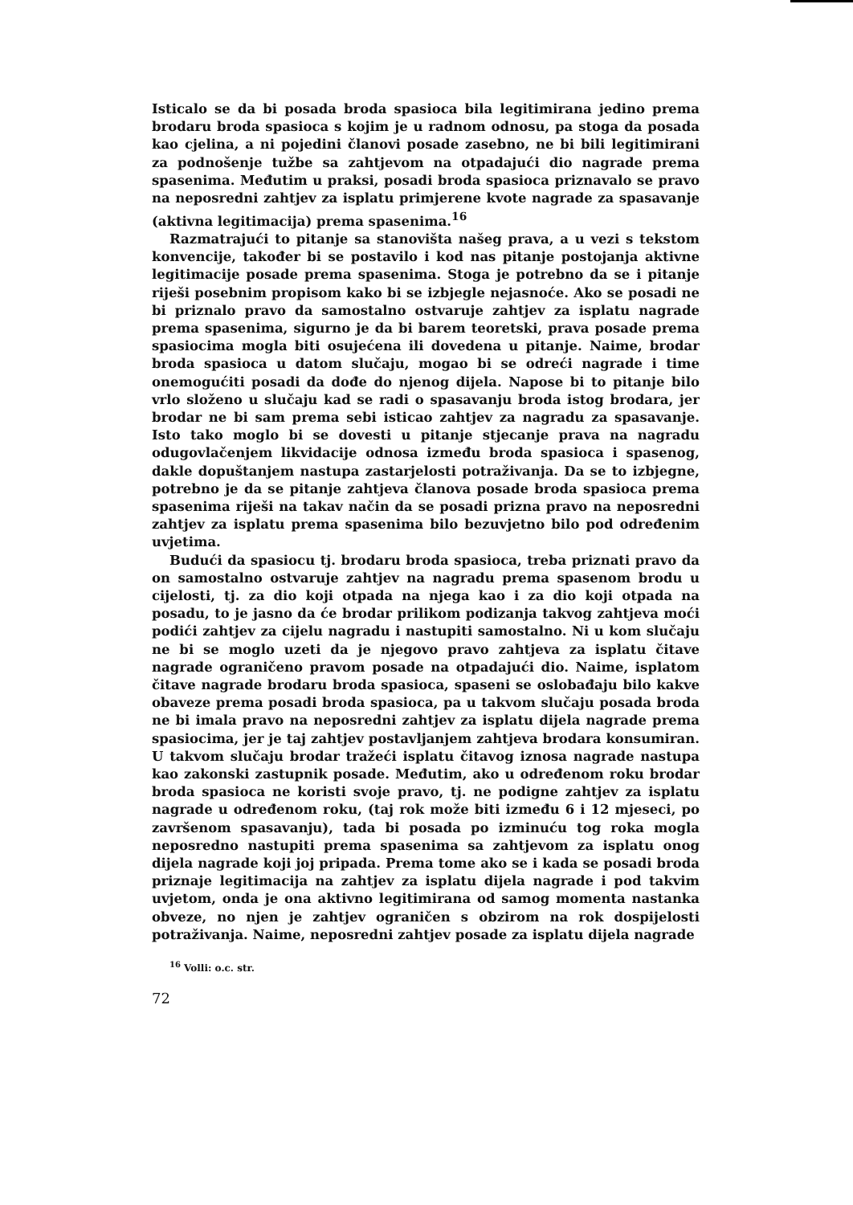Isticalo se da bi posada broda spasioca bila legitimirana jedino prema brodaru broda spasioca s kojim je u radnom odnosu, pa stoga da posada kao cjelina, a ni pojedini članovi posade zasebno, ne bi bili legitimirani za podnošenje tužbe sa zahtjevom na otpadajući dio nagrade prema spasenima. Međutim u praksi, posadi broda spasioca priznavalo se pravo na neposredni zahtjev za isplatu primjerene kvote nagrade za spasavanje (aktivna legitimacija) prema spasenima.<sup>16</sup>
Razmatrajući to pitanje sa stanovišta našeg prava, a u vezi s tekstom konvencije, također bi se postavilo i kod nas pitanje postojanja aktivne legitimacije posade prema spasenima. Stoga je potrebno da se i pitanje riješi posebnim propisom kako bi se izbjegle nejasnoće. Ako se posadi ne bi priznalo pravo da samostalno ostvaruje zahtjev za isplatu nagrade prema spasenima, sigurno je da bi barem teoretski, prava posade prema spasiocima mogla biti osujećena ili dovedena u pitanje. Naime, brodar broda spasioca u datom slučaju, mogao bi se odreći nagrade i time onemogućiti posadi da dođe do njenog dijela. Napose bi to pitanje bilo vrlo složeno u slučaju kad se radi o spasavanju broda istog brodara, jer brodar ne bi sam prema sebi isticao zahtjev za nagradu za spasavanje. Isto tako moglo bi se dovesti u pitanje stjecanje prava na nagradu odugovlačenjem likvidacije odnosa između broda spasioca i spasenog, dakle dopuštanjem nastupa zastarjelosti potraživanja. Da se to izbjegne, potrebno je da se pitanje zahtjeva članova posade broda spasioca prema spasenima riješi na takav način da se posadi prizna pravo na neposredni zahtjev za isplatu prema spasenima bilo bezuvjetno bilo pod određenim uvjetima.
Budući da spasiocu tj. brodaru broda spasioca, treba priznati pravo da on samostalno ostvaruje zahtjev na nagradu prema spasenom brodu u cijelosti, tj. za dio koji otpada na njega kao i za dio koji otpada na posadu, to je jasno da će brodar prilikom podizanja takvog zahtjeva moći podići zahtjev za cijelu nagradu i nastupiti samostalno. Ni u kom slučaju ne bi se moglo uzeti da je njegovo pravo zahtjeva za isplatu čitave nagrade ograničeno pravom posade na otpadajući dio. Naime, isplatom čitave nagrade brodaru broda spasioca, spaseni se oslobađaju bilo kakve obaveze prema posadi broda spasioca, pa u takvom slučaju posada broda ne bi imala pravo na neposredni zahtjev za isplatu dijela nagrade prema spasiocima, jer je taj zahtjev postavljanjem zahtjeva brodara konsumiran. U takvom slučaju brodar tražeći isplatu čitavog iznosa nagrade nastupa kao zakonski zastupnik posade. Međutim, ako u određenom roku brodar broda spasioca ne koristi svoje pravo, tj. ne podigne zahtjev za isplatu nagrade u određenom roku, (taj rok može biti između 6 i 12 mjeseci, po završenom spasavanju), tada bi posada po izminuću tog roka mogla neposredno nastupiti prema spasenima sa zahtjevom za isplatu onog dijela nagrade koji joj pripada. Prema tome ako se i kada se posadi broda priznaje legitimacija na zahtjev za isplatu dijela nagrade i pod takvim uvjetom, onda je ona aktivno legitimirana od samog momenta nastanka obveze, no njen je zahtjev ograničen s obzirom na rok dospijelosti potraživanja. Naime, neposredni zahtjev posade za isplatu dijela nagrade
<sup>16</sup> Volli: o.c. str.
72